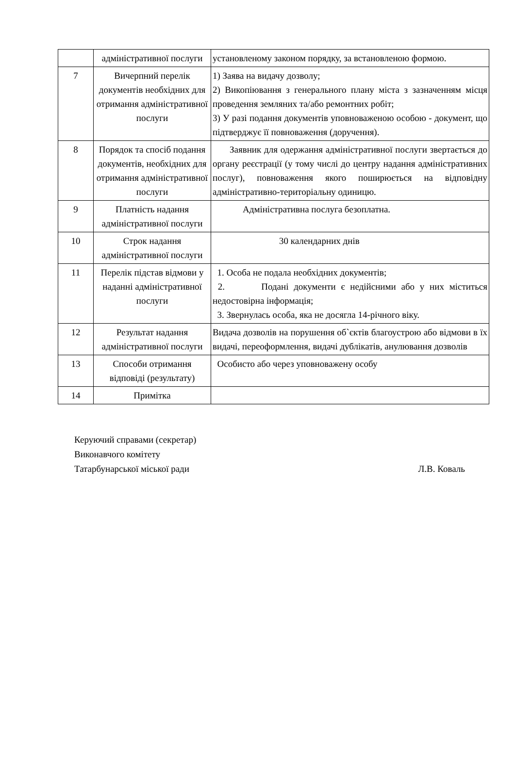| | адміністративної послуги | установленому законом порядку, за встановленою формою. |
| 7 | Вичерпний перелік документів необхідних для отримання адміністративної послуги | 1) Заява на видачу дозволу; 2) Викопіювання з генерального плану міста з зазначенням місця проведення земляних та/або ремонтних робіт; 3) У разі подання документів уповноваженою особою - документ, що підтверджує її повноваження (доручення). |
| 8 | Порядок та спосіб подання документів, необхідних для отримання адміністративної послуги | Заявник для одержання адміністративної послуги звертається до органу реєстрації (у тому числі до центру надання адміністративних послуг), повноваження якого поширюється на відповідну адміністративно-територіальну одиницю. |
| 9 | Платність надання адміністративної послуги | Адміністративна послуга безоплатна. |
| 10 | Строк надання адміністративної послуги | 30 календарних днів |
| 11 | Перелік підстав відмови у наданні адміністративної послуги | 1. Особа не подала необхідних документів; 2. Подані документи є недійсними або у них міститься недостовірна інформація; 3. Звернулась особа, яка не досягла 14-річного віку. |
| 12 | Результат надання адміністративної послуги | Видача дозволів на порушення об`єктів благоустрою або відмови в їх видачі, переоформлення, видачі дублікатів, анулювання дозволів |
| 13 | Способи отримання відповіді (результату) | Особисто або через уповноважену особу |
| 14 | Примітка | |
Керуючий справами (секретар)
Виконавчого комітету
Татарбунарської міської ради Л.В. Коваль